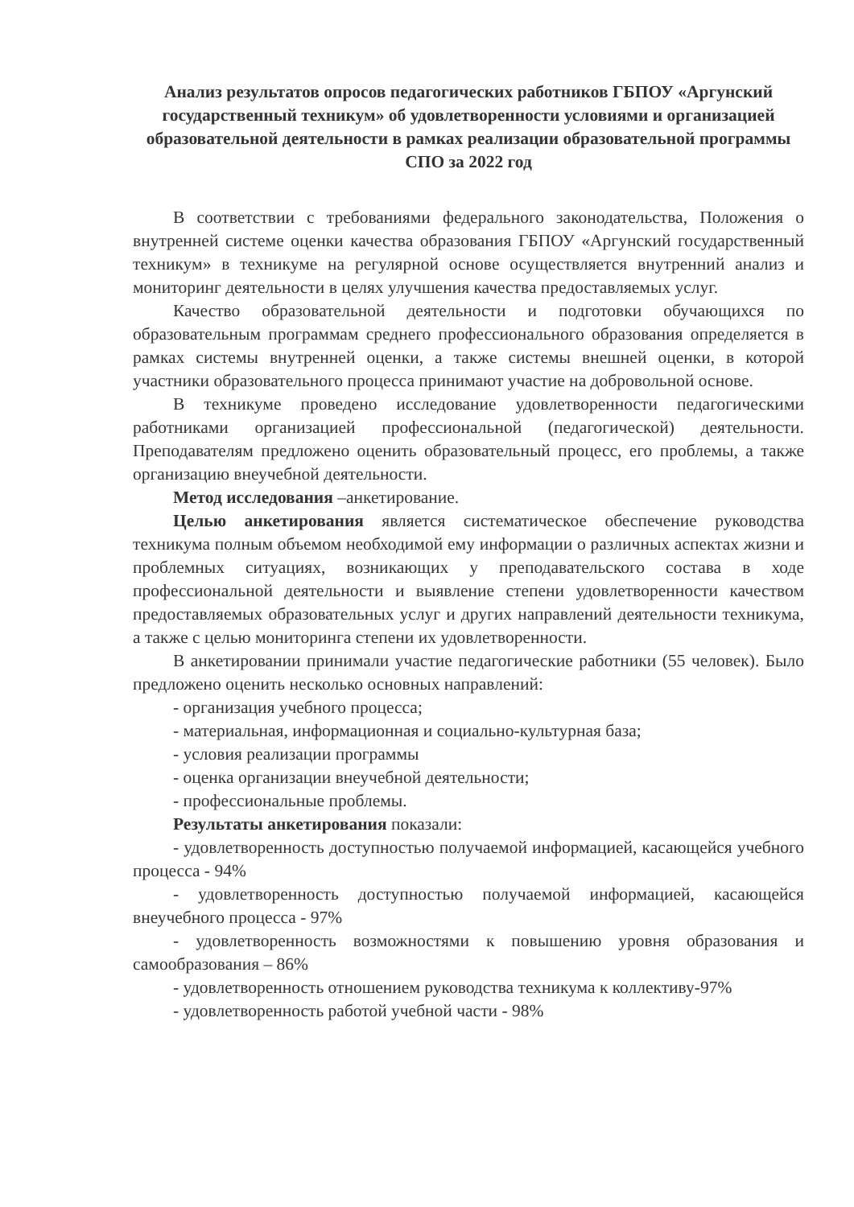Анализ результатов опросов педагогических работников ГБПОУ «Аргунский государственный техникум» об удовлетворенности условиями и организацией образовательной деятельности в рамках реализации образовательной программы СПО за 2022 год
В соответствии с требованиями федерального законодательства, Положения о внутренней системе оценки качества образования ГБПОУ «Аргунский государственный техникум» в техникуме на регулярной основе осуществляется внутренний анализ и мониторинг деятельности в целях улучшения качества предоставляемых услуг.
Качество образовательной деятельности и подготовки обучающихся по образовательным программам среднего профессионального образования определяется в рамках системы внутренней оценки, а также системы внешней оценки, в которой участники образовательного процесса принимают участие на добровольной основе.
В техникуме проведено исследование удовлетворенности педагогическими работниками организацией профессиональной (педагогической) деятельности. Преподавателям предложено оценить образовательный процесс, его проблемы, а также организацию внеучебной деятельности.
Метод исследования –анкетирование.
Целью анкетирования является систематическое обеспечение руководства техникума полным объемом необходимой ему информации о различных аспектах жизни и проблемных ситуациях, возникающих у преподавательского состава в ходе профессиональной деятельности и выявление степени удовлетворенности качеством предоставляемых образовательных услуг и других направлений деятельности техникума, а также с целью мониторинга степени их удовлетворенности.
В анкетировании принимали участие педагогические работники (55 человек). Было предложено оценить несколько основных направлений:
- организация учебного процесса;
- материальная, информационная и социально-культурная база;
- условия реализации программы
- оценка организации внеучебной деятельности;
- профессиональные проблемы.
Результаты анкетирования показали:
- удовлетворенность доступностью получаемой информацией, касающейся учебного процесса - 94%
- удовлетворенность доступностью получаемой информацией, касающейся внеучебного процесса - 97%
- удовлетворенность возможностями к повышению уровня образования и самообразования – 86%
- удовлетворенность отношением руководства техникума к коллективу-97%
- удовлетворенность работой учебной части - 98%